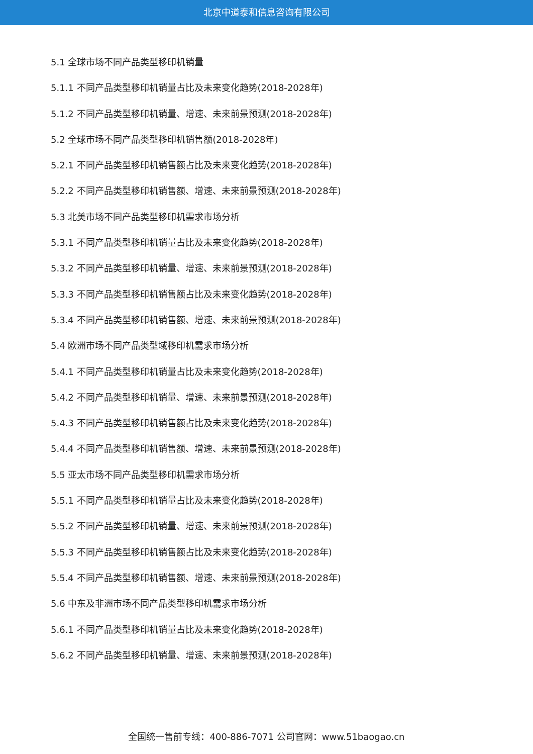北京中道泰和信息咨询有限公司
5.1 全球市场不同产品类型移印机销量
5.1.1 不同产品类型移印机销量占比及未来变化趋势(2018-2028年)
5.1.2 不同产品类型移印机销量、增速、未来前景预测(2018-2028年)
5.2 全球市场不同产品类型移印机销售额(2018-2028年)
5.2.1 不同产品类型移印机销售额占比及未来变化趋势(2018-2028年)
5.2.2 不同产品类型移印机销售额、增速、未来前景预测(2018-2028年)
5.3 北美市场不同产品类型移印机需求市场分析
5.3.1 不同产品类型移印机销量占比及未来变化趋势(2018-2028年)
5.3.2 不同产品类型移印机销量、增速、未来前景预测(2018-2028年)
5.3.3 不同产品类型移印机销售额占比及未来变化趋势(2018-2028年)
5.3.4 不同产品类型移印机销售额、增速、未来前景预测(2018-2028年)
5.4 欧洲市场不同产品类型域移印机需求市场分析
5.4.1 不同产品类型移印机销量占比及未来变化趋势(2018-2028年)
5.4.2 不同产品类型移印机销量、增速、未来前景预测(2018-2028年)
5.4.3 不同产品类型移印机销售额占比及未来变化趋势(2018-2028年)
5.4.4 不同产品类型移印机销售额、增速、未来前景预测(2018-2028年)
5.5 亚太市场不同产品类型移印机需求市场分析
5.5.1 不同产品类型移印机销量占比及未来变化趋势(2018-2028年)
5.5.2 不同产品类型移印机销量、增速、未来前景预测(2018-2028年)
5.5.3 不同产品类型移印机销售额占比及未来变化趋势(2018-2028年)
5.5.4 不同产品类型移印机销售额、增速、未来前景预测(2018-2028年)
5.6 中东及非洲市场不同产品类型移印机需求市场分析
5.6.1 不同产品类型移印机销量占比及未来变化趋势(2018-2028年)
5.6.2 不同产品类型移印机销量、增速、未来前景预测(2018-2028年)
全国统一售前专线：400-886-7071 公司官网：www.51baogao.cn